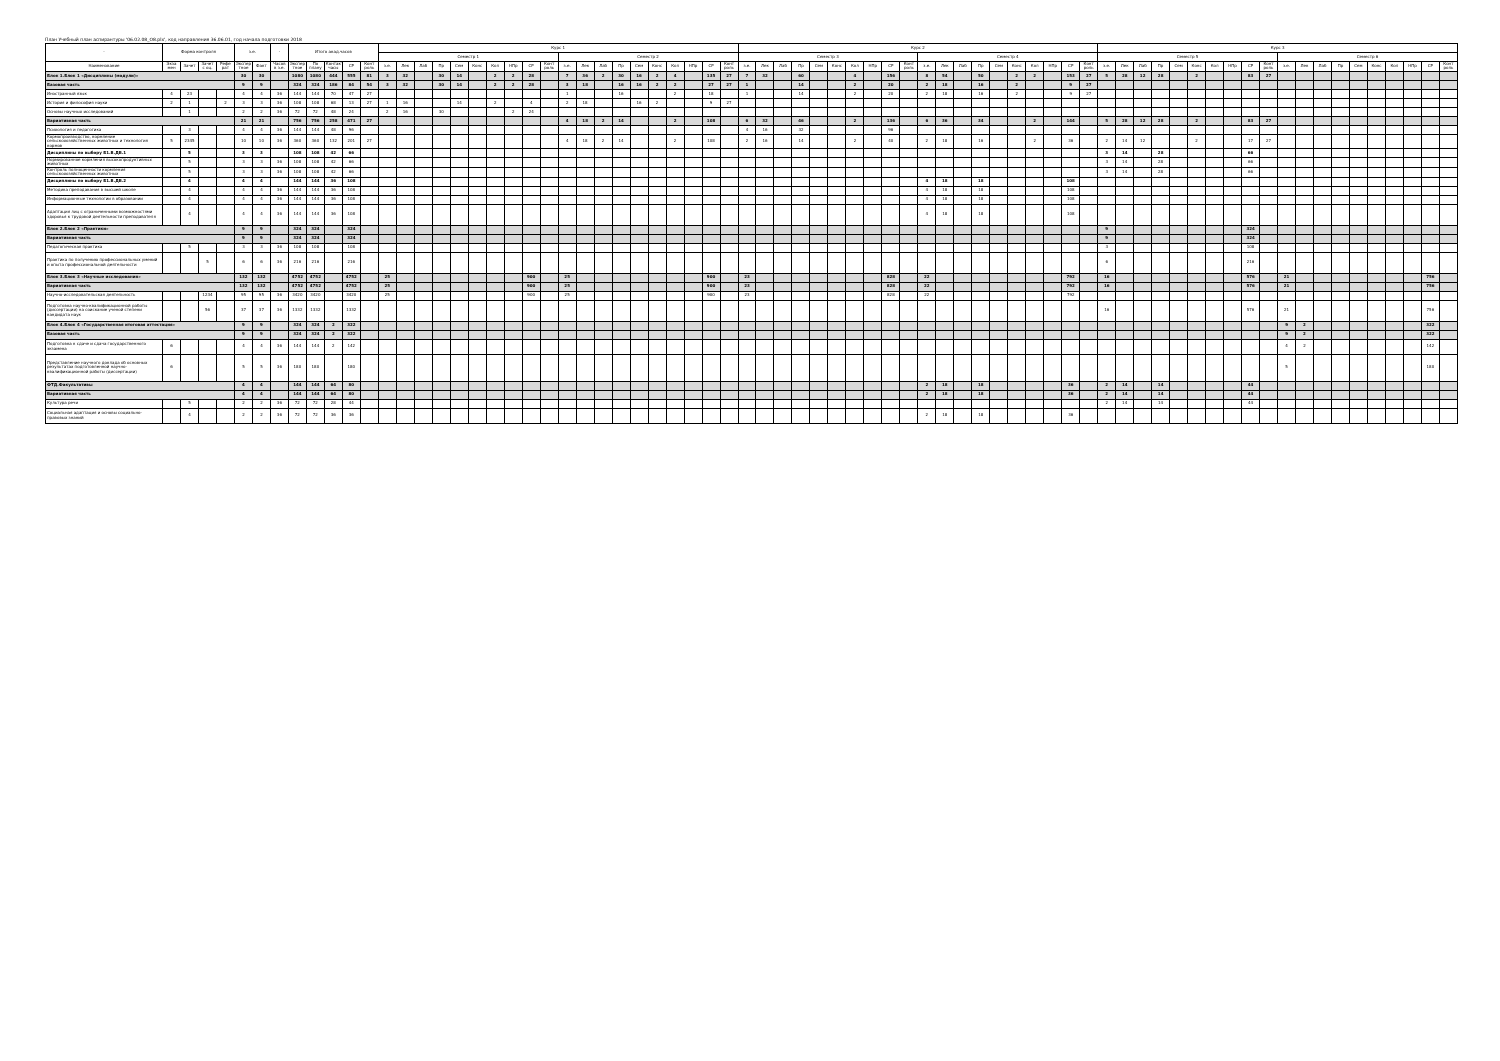План Учебный план аспирантуры '06.02.08_О8.plx', код направления 36.06.01, год начала подготовки 2018
| - | Форма контроля | | | | з.е. | | - | Итого акад.часов | | | | | Курс 1 | | | | | | | | | | | | | | | | | | | | Курс 2 | | | | | | | | | | | | | | | | | | | | Курс 3 | | | | | | | | | | | | | | | | | | | |
| --- | --- | --- | --- | --- | --- | --- | --- | --- | --- | --- | --- | --- | --- | --- | --- | --- | --- | --- | --- | --- | --- | --- | --- | --- | --- | --- | --- | --- | --- | --- | --- | --- | --- | --- | --- | --- | --- | --- | --- | --- | --- | --- | --- | --- | --- | --- | --- | --- | --- | --- | --- | --- | --- | --- | --- | --- | --- | --- | --- | --- | --- | --- | --- | --- | --- | --- | --- | --- | --- | --- | --- | --- |
| | | | | | | | | | | | | | Семестр 1 | | | | | | | | | | Семестр 2 | | | | | | | | | | Семестр 3 | | | | | | | | | | Семестр 4 | | | | | | | | | | Семестр 5 | | | | | | | | | | Семестр 6 | | | | | | | | | |
| Наименование | Экза мен | Зачет | Зачет с оц. | Рефе рат | Экспер тное | Факт | Часов в з.е. | Экспер тное | По плану | Контакт часы | СР | Конт роль | з.е. | Лек | Лаб | Пр | Сем | Конс | Кол | НПр | СР | Конт роль | з.е. | Лек | Лаб | Пр | Сем | Конс | Кол | НПр | СР | Конт роль | з.е. | Лек | Лаб | Пр | Сем | Конс | Кол | НПр | СР | Конт роль | з.е. | Лек | Лаб | Пр | Сем | Конс | Кол | НПр | СР | Конт роль | з.е. | Лек | Лаб | Пр | Сем | Конс | Кол | НПр | СР | Конт роль | з.е. | Лек | Лаб | Пр | Сем | Конс | Кол | НПр | СР | Конт роль |
| Блок 1.Блок 1 «Дисциплины (модули)» | | | | | 30 | 30 | | 1080 | 1080 | 444 | 555 | 81 | 3 | 32 | | 30 | 14 | | 2 | 2 | 28 | | 7 | 36 | 2 | 30 | 16 | 2 | 4 | | 135 | 27 | 7 | 32 | | 60 | | | 4 | | 156 | | 8 | 54 | | 50 | | 2 | 2 | | 153 | 27 | 5 | 28 | 12 | 28 | | 2 | | | 83 | 27 | | | | | | | | | | |
| Базовая часть | | | | | 9 | 9 | | 324 | 324 | 186 | 84 | 54 | 3 | 32 | | 30 | 14 | | 2 | 2 | 28 | | 3 | 18 | | 16 | 16 | 2 | 2 | | 27 | 27 | 1 | | | 14 | | | 2 | | 20 | | 2 | 18 | | 16 | | 2 | | | 9 | 27 | | | | | | | | | | | | | | | | | | | | |
| Иностранный язык | 4 | 23 | | | 4 | 4 | 36 | 144 | 144 | 70 | 47 | 27 | | | | | | | | | | | 1 | | | 16 | | | 2 | | 18 | | 1 | | | 14 | | | 2 | | 20 | | 2 | 18 | | 16 | | 2 | | | 9 | 27 | | | | | | | | | | | | | | | | | | | | |
| История и философия науки | 2 | 1 | | 2 | 3 | 3 | 36 | 108 | 108 | 68 | 13 | 27 | 1 | 16 | | | 14 | | 2 | | 4 | | 2 | 18 | | | 16 | 2 | | | 9 | 27 | | | | | | | | | | | | | | | | | | | | | | | | | | | | | | | | | | | | | | | | |
| Основы научных исследований | | 1 | | | 2 | 2 | 36 | 72 | 72 | 48 | 24 | | 2 | 16 | | 30 | | | | 2 | 24 | | | | | | | | | | | | | | | | | | | | | | | | | | | | | | | | | | | | | | | | | | | | | | | | | | | |
| Вариативная часть | | | | | 21 | 21 | | 756 | 756 | 258 | 471 | 27 | | | | | | | | | | | 4 | 18 | 2 | 14 | | | 2 | | 108 | | 6 | 32 | | 46 | | | 2 | | 136 | | 6 | 36 | | 34 | | | 2 | | 144 | | 5 | 28 | 12 | 28 | | 2 | | | 83 | 27 | | | | | | | | | | |
| Психология и педагогика | | 3 | | | 4 | 4 | 36 | 144 | 144 | 48 | 96 | | | | | | | | | | | | | | | | | | | | | | 4 | 16 | | 32 | | | | | 96 | | | | | | | | | | | | | | | | | | | | | | | | | | | | | | | |
| Кормопроизводство, кормление сельскохозяйственных животных и технология кормов | 5 | 2345 | | | 10 | 10 | 36 | 360 | 360 | 132 | 201 | 27 | | | | | | | | | | | 4 | 18 | 2 | 14 | | | 2 | | 108 | | 2 | 16 | | 14 | | | 2 | | 40 | | 2 | 18 | | 16 | | | 2 | | 36 | | 2 | 14 | 12 | | | 2 | | | 17 | 27 | | | | | | | | | | |
| Дисциплины по выбору Б1.В.ДВ.1 | | 5 | | | 3 | 3 | | 108 | 108 | 42 | 66 | | | | | | | | | | | | | | | | | | | | | | | | | | | | | | | | | | | | | | | | | | 3 | 14 | | 28 | | | | | 66 | | | | | | | | | | | |
| Нормированное кормления высокопродуктивных животных | | 5 | | | 3 | 3 | 36 | 108 | 108 | 42 | 66 | | | | | | | | | | | | | | | | | | | | | | | | | | | | | | | | | | | | | | | | | | 3 | 14 | | 28 | | | | | 66 | | | | | | | | | | | |
| Контроль полноценности кормления сельскохозяйственных животных | | 5 | | | 3 | 3 | 36 | 108 | 108 | 42 | 66 | | | | | | | | | | | | | | | | | | | | | | | | | | | | | | | | | | | | | | | | | | 3 | 14 | | 28 | | | | | 66 | | | | | | | | | | | |
| Дисциплины по выбору Б1.В.ДВ.2 | | 4 | | | 4 | 4 | | 144 | 144 | 36 | 108 | | | | | | | | | | | | | | | | | | | | | | | | | | | | | | | | 4 | 18 | | 18 | | | | | 108 | | | | | | | | | | | | | | | | | | | | | |
| Методика преподавания в высшей школе | | 4 | | | 4 | 4 | 36 | 144 | 144 | 36 | 108 | | | | | | | | | | | | | | | | | | | | | | | | | | | | | | | | 4 | 18 | | 18 | | | | | 108 | | | | | | | | | | | | | | | | | | | | | |
| Информационные технологии в образовании | | 4 | | | 4 | 4 | 36 | 144 | 144 | 36 | 108 | | | | | | | | | | | | | | | | | | | | | | | | | | | | | | | | 4 | 18 | | 18 | | | | | 108 | | | | | | | | | | | | | | | | | | | | | |
| Адаптация лиц с ограниченными возможностями здоровья к трудовой деятельности преподавателя | | 4 | | | 4 | 4 | 36 | 144 | 144 | 36 | 108 | | | | | | | | | | | | | | | | | | | | | | | | | | | | | | | | 4 | 18 | | 18 | | | | | 108 | | | | | | | | | | | | | | | | | | | | | |
| Блок 2.Блок 2 «Практики» | | | | | 9 | 9 | | 324 | 324 | | 324 | | | | | | | | | | | | | | | | | | | | | | | | | | | | | | | | | | | | | | | | | | 9 | | | | | | | | 324 | | | | | | | | | | | |
| Вариативная часть | | | | | 9 | 9 | | 324 | 324 | | 324 | | | | | | | | | | | | | | | | | | | | | | | | | | | | | | | | | | | | | | | | | | 9 | | | | | | | | 324 | | | | | | | | | | | |
| Педагогическая практика | | 5 | | | 3 | 3 | 36 | 108 | 108 | | 108 | | | | | | | | | | | | | | | | | | | | | | | | | | | | | | | | | | | | | | | | | | 3 | | | | | | | | 108 | | | | | | | | | | | |
| Практика по получению профессиональных умений и опыта профессиональной деятельности | | | 5 | | 6 | 6 | 36 | 216 | 216 | | 216 | | | | | | | | | | | | | | | | | | | | | | | | | | | | | | | | | | | | | | | | | | 6 | | | | | | | | 216 | | | | | | | | | | | |
| Блок 3.Блок 3 «Научные исследования» | | | | | 132 | 132 | | 4752 | 4752 | | 4752 | | 25 | | | | | | | | 900 | | 25 | | | | | | | | 900 | | 23 | | | | | | | | 828 | | 22 | | | | | | | | 792 | | 16 | | | | | | | | 576 | | 21 | | | | | | | | 756 | |
| Вариативная часть | | | | | 132 | 132 | | 4752 | 4752 | | 4752 | | 25 | | | | | | | | 900 | | 25 | | | | | | | | 900 | | 23 | | | | | | | | 828 | | 22 | | | | | | | | 792 | | 16 | | | | | | | | 576 | | 21 | | | | | | | | 756 | |
| Научно-исследовательская деятельность | | | 1234 | | 95 | 95 | 36 | 3420 | 3420 | | 3420 | | 25 | | | | | | | | 900 | | 25 | | | | | | | | 900 | | 23 | | | | | | | | 828 | | 22 | | | | | | | | 792 | | | | | | | | | | | | | | | | | | | | | |
| Подготовка научно-квалификационной работы (диссертации) на соискание ученой степени кандидата наук | | | 56 | | 37 | 37 | 36 | 1332 | 1332 | | 1332 | | | | | | | | | | | | | | | | | | | | | | | | | | | | | | | | | | | | | | | | | | 16 | | | | | | | | 576 | | 21 | | | | | | | | 756 | |
| Блок 4.Блок 4 «Государственная итоговая аттестация» | | | | | 9 | 9 | | 324 | 324 | 2 | 322 | | | | | | | | | | | | | | | | | | | | | | | | | | | | | | | | | | | | | | | | | | | | | | | | | | | | 9 | 2 | | | | | | | 322 | |
| Базовая часть | | | | | 9 | 9 | | 324 | 324 | 2 | 322 | | | | | | | | | | | | | | | | | | | | | | | | | | | | | | | | | | | | | | | | | | | | | | | | | | | | 9 | 2 | | | | | | | 322 | |
| Подготовка к сдаче и сдача государственного экзамена | 6 | | | | 4 | 4 | 36 | 144 | 144 | 2 | 142 | | | | | | | | | | | | | | | | | | | | | | | | | | | | | | | | | | | | | | | | | | | | | | | | | | | | 4 | 2 | | | | | | | 142 | |
| Представление научного доклада об основных результатах подготовленной научно-квалификационной работы (диссертации) | 6 | | | | 5 | 5 | 36 | 180 | 180 | | 180 | | | | | | | | | | | | | | | | | | | | | | | | | | | | | | | | | | | | | | | | | | | | | | | | | | | | 5 | | | | | | | | 180 | |
| ФТД.Факультативы | | | | | 4 | 4 | | 144 | 144 | 64 | 80 | | | | | | | | | | | | | | | | | | | | | | | | | | | | | | | | 2 | 18 | | 18 | | | | | 36 | | 2 | 14 | | 14 | | | | | 44 | | | | | | | | | | | |
| Вариативная часть | | | | | 4 | 4 | | 144 | 144 | 64 | 80 | | | | | | | | | | | | | | | | | | | | | | | | | | | | | | | | 2 | 18 | | 18 | | | | | 36 | | 2 | 14 | | 14 | | | | | 44 | | | | | | | | | | | |
| Культура речи | | 5 | | | 2 | 2 | 36 | 72 | 72 | 28 | 44 | | | | | | | | | | | | | | | | | | | | | | | | | | | | | | | | | | | | | | | | | | 2 | 14 | | 14 | | | | | 44 | | | | | | | | | | | |
| Социальная адаптация и основы социально-правовых знаний | | 4 | | | 2 | 2 | 36 | 72 | 72 | 36 | 36 | | | | | | | | | | | | | | | | | | | | | | | | | | | | | | | | 2 | 18 | | 18 | | | | | 36 | | | | | | | | | | | | | | | | | | | | | |